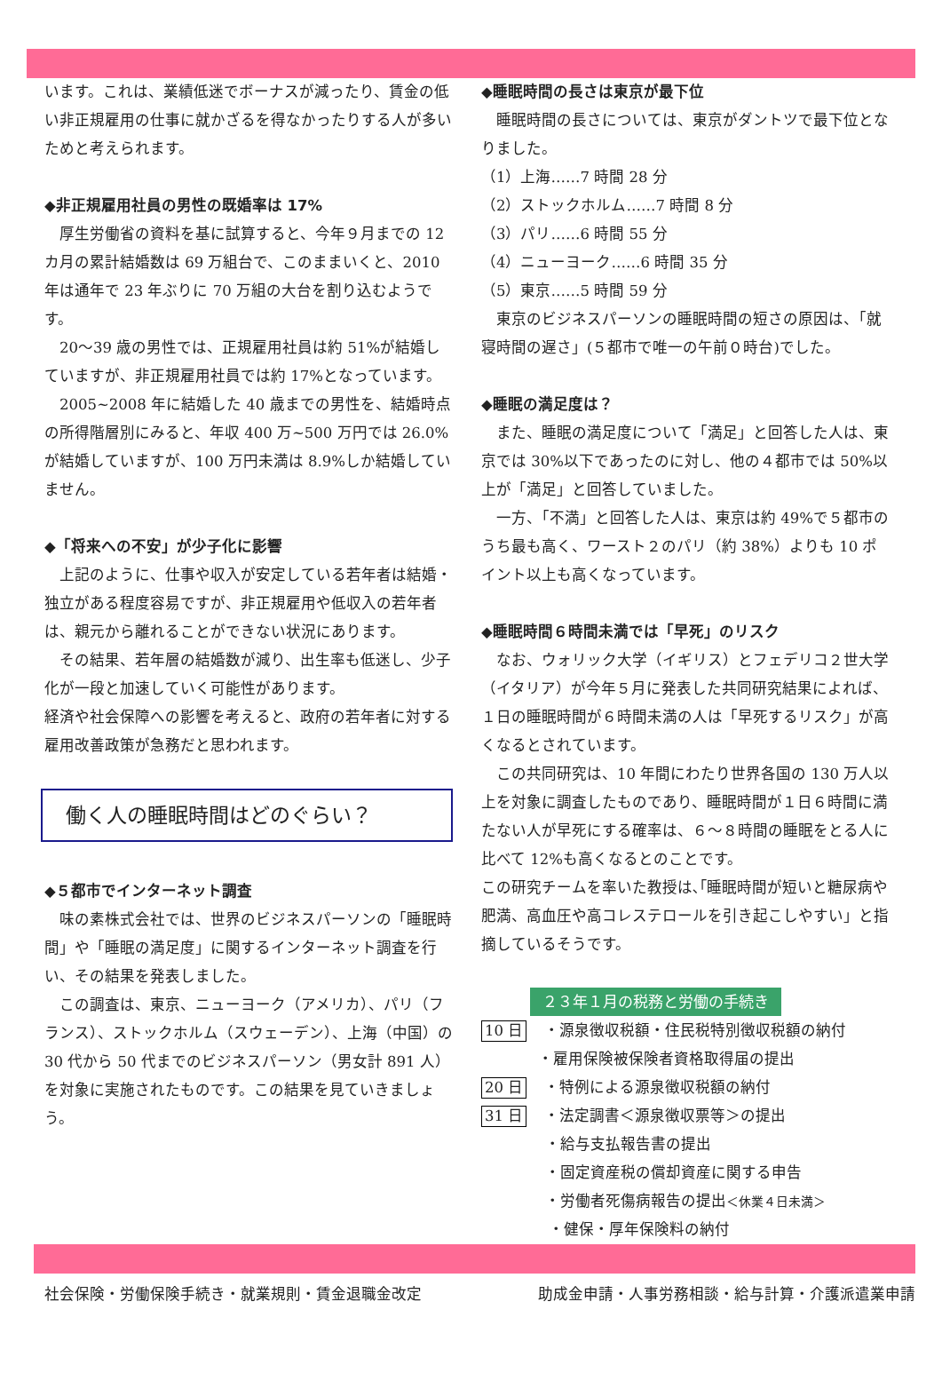います。これは、業績低迷でボーナスが減ったり、賃金の低い非正規雇用の仕事に就かざるを得なかったりする人が多いためと考えられます。
◆非正規雇用社員の男性の既婚率は 17%
　厚生労働省の資料を基に試算すると、今年９月までの 12 カ月の累計結婚数は 69 万組台で、このままいくと、2010 年は通年で 23 年ぶりに 70 万組の大台を割り込むようです。
　20〜39 歳の男性では、正規雇用社員は約 51%が結婚していますが、非正規雇用社員では約 17%となっています。
　2005~2008 年に結婚した 40 歳までの男性を、結婚時点の所得階層別にみると、年収 400 万~500 万円では 26.0%が結婚していますが、100 万円未満は 8.9%しか結婚していません。
◆「将来への不安」が少子化に影響
　上記のように、仕事や収入が安定している若年者は結婚・独立がある程度容易ですが、非正規雇用や低収入の若年者は、親元から離れることができない状況にあります。
　その結果、若年層の結婚数が減り、出生率も低迷し、少子化が一段と加速していく可能性があります。
経済や社会保障への影響を考えると、政府の若年者に対する雇用改善政策が急務だと思われます。
働く人の睡眠時間はどのぐらい？
◆５都市でインターネット調査
　味の素株式会社では、世界のビジネスパーソンの「睡眠時間」や「睡眠の満足度」に関するインターネット調査を行い、その結果を発表しました。
　この調査は、東京、ニューヨーク（アメリカ）、パリ（フランス）、ストックホルム（スウェーデン）、上海（中国）の 30 代から 50 代までのビジネスパーソン（男女計 891 人）を対象に実施されたものです。この結果を見ていきましょう。
◆睡眠時間の長さは東京が最下位
　睡眠時間の長さについては、東京がダントツで最下位となりました。
（1）上海……7 時間 28 分
（2）ストックホルム……7 時間 8 分
（3）パリ……6 時間 55 分
（4）ニューヨーク……6 時間 35 分
（5）東京……5 時間 59 分
　東京のビジネスパーソンの睡眠時間の短さの原因は、「就寝時間の遅さ」(５都市で唯一の午前０時台)でした。
◆睡眠の満足度は？
　また、睡眠の満足度について「満足」と回答した人は、東京では 30%以下であったのに対し、他の４都市では 50%以上が「満足」と回答していました。
　一方、「不満」と回答した人は、東京は約 49%で５都市のうち最も高く、ワースト２のパリ（約 38%）よりも 10 ポイント以上も高くなっています。
◆睡眠時間６時間未満では「早死」のリスク
　なお、ウォリック大学（イギリス）とフェデリコ２世大学（イタリア）が今年５月に発表した共同研究結果によれば、１日の睡眠時間が６時間未満の人は「早死するリスク」が高くなるとされています。
　この共同研究は、10 年間にわたり世界各国の 130 万人以上を対象に調査したものであり、睡眠時間が１日６時間に満たない人が早死にする確率は、６〜８時間の睡眠をとる人に比べて 12%も高くなるとのことです。
この研究チームを率いた教授は､｢睡眠時間が短いと糖尿病や肥満、高血圧や高コレステロールを引き起こしやすい」と指摘しているそうです。
２３年１月の税務と労働の手続き
10 日 ・源泉徴収税額・住民税特別徴収税額の納付
・雇用保険被保険者資格取得届の提出
20 日 ・特例による源泉徴収税額の納付
31 日 ・法定調書＜源泉徴収票等＞の提出
・給与支払報告書の提出
・固定資産税の償却資産に関する申告
・労働者死傷病報告の提出＜休業４日未満＞
・健保・厚年保険料の納付
社会保険・労働保険手続き・就業規則・賃金退職金改定 助成金申請・人事労務相談・給与計算・介護派遣業申請